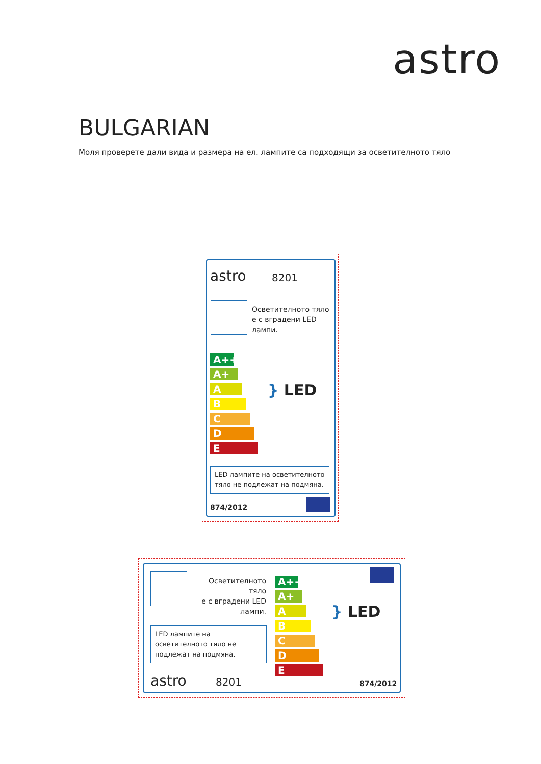astro
BULGARIAN
Моля проверете дали вида и размера на ел. лампите са подходящи за осветителното тяло
astro 8201
Осветителното тяло
е с вградени LED
лампи.
A++
A+
A
B
C
D
E
} LED
LED лампите на осветителното тяло не подлежат на подмяна.
874/2012
Осветителното тяло
е с вградени LED
лампи.
LED лампите на осветителното тяло не подлежат на подмяна.
astro 8201
A++
A+
A
B
C
D
E
} LED
874/2012